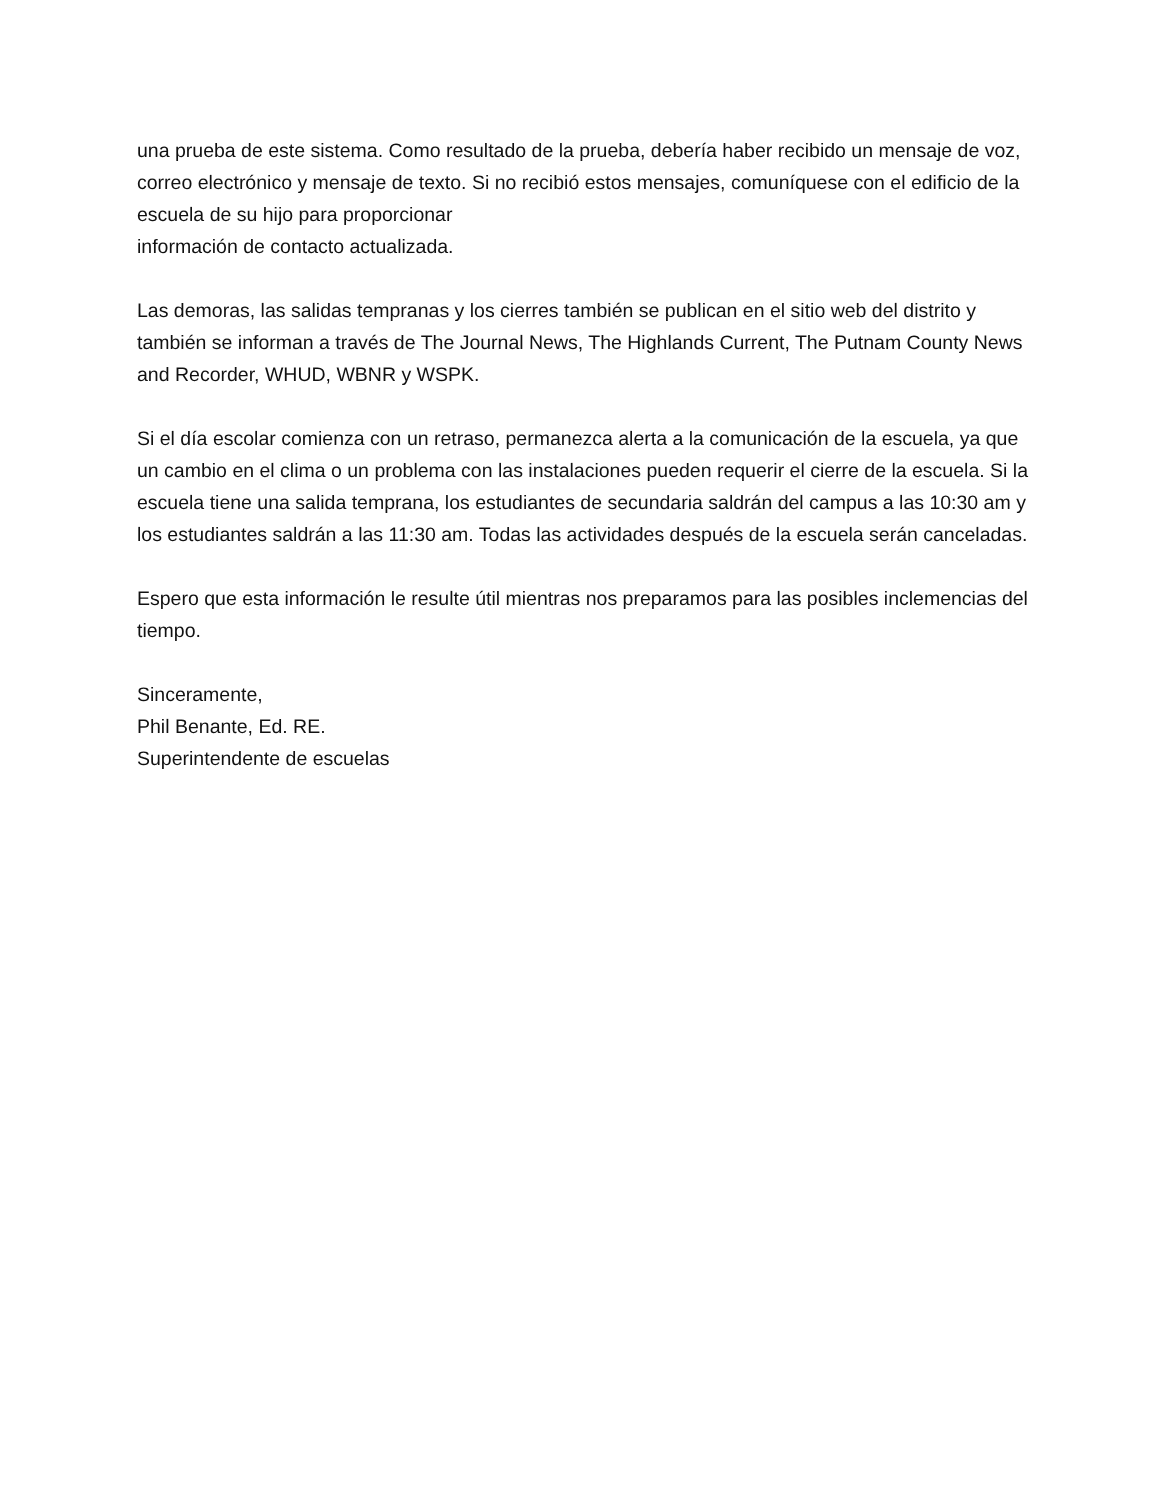una prueba de este sistema. Como resultado de la prueba, debería haber recibido un mensaje de voz, correo electrónico y mensaje de texto. Si no recibió estos mensajes, comuníquese con el edificio de la escuela de su hijo para proporcionar
información de contacto actualizada.
Las demoras, las salidas tempranas y los cierres también se publican en el sitio web del distrito y también se informan a través de The Journal News, The Highlands Current, The Putnam County News and Recorder, WHUD, WBNR y WSPK.
Si el día escolar comienza con un retraso, permanezca alerta a la comunicación de la escuela, ya que un cambio en el clima o un problema con las instalaciones pueden requerir el cierre de la escuela. Si la escuela tiene una salida temprana, los estudiantes de secundaria saldrán del campus a las 10:30 am y
los estudiantes saldrán a las 11:30 am. Todas las actividades después de la escuela serán canceladas.
Espero que esta información le resulte útil mientras nos preparamos para las posibles inclemencias del tiempo.
Sinceramente,
Phil Benante, Ed. RE.
Superintendente de escuelas